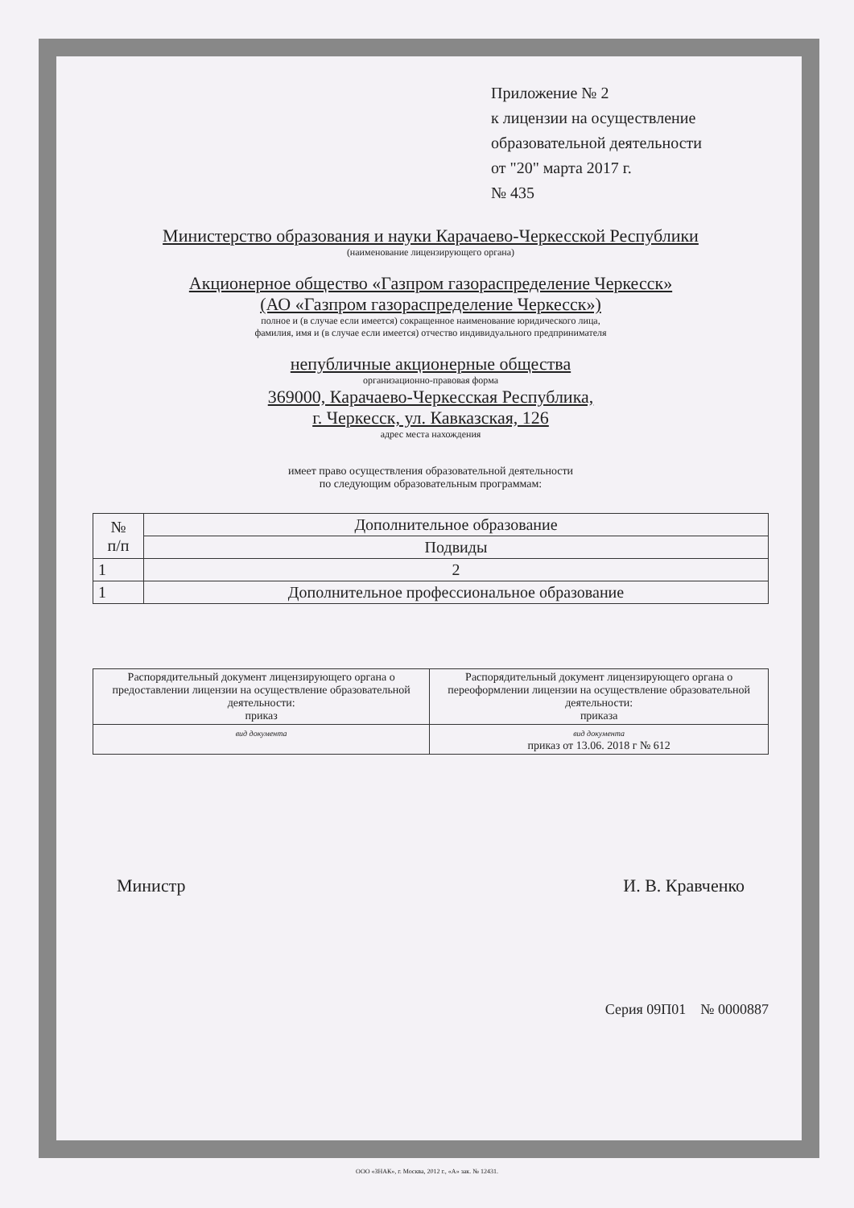Приложение № 2
к лицензии на осуществление
образовательной деятельности
от "20" марта 2017 г.
№ 435
Министерство образования и науки Карачаево-Черкесской Республики
(наименование лицензирующего органа)
Акционерное общество «Газпром газораспределение Черкесск»
(АО «Газпром газораспределение Черкесск»)
полное и (в случае если имеется) сокращенное наименование юридического лица,
фамилия, имя и (в случае если имеется) отчество индивидуального предпринимателя
непубличные акционерные общества
организационно-правовая форма
369000, Карачаево-Черкесская Республика,
г. Черкесск, ул. Кавказская, 126
адрес места нахождения
имеет право осуществления образовательной деятельности
по следующим образовательным программам:
| № п/п | Дополнительное образование |
| --- | --- |
| | Подвиды |
| 1 | 2 |
| 1 | Дополнительное профессиональное образование |
| Распорядительный документ лицензирующего органа о предоставлении лицензии на осуществление образовательной деятельности: приказ | Распорядительный документ лицензирующего органа о переоформлении лицензии на осуществление образовательной деятельности: приказа |
| вид документа | вид документа приказ от 13.06. 2018 г № 612 |
Министр И. В. Кравченко
Серия 09П01 № 0000887
ООО «ЗНАК», г. Москва, 2012 г., «А» зак. № 12431.